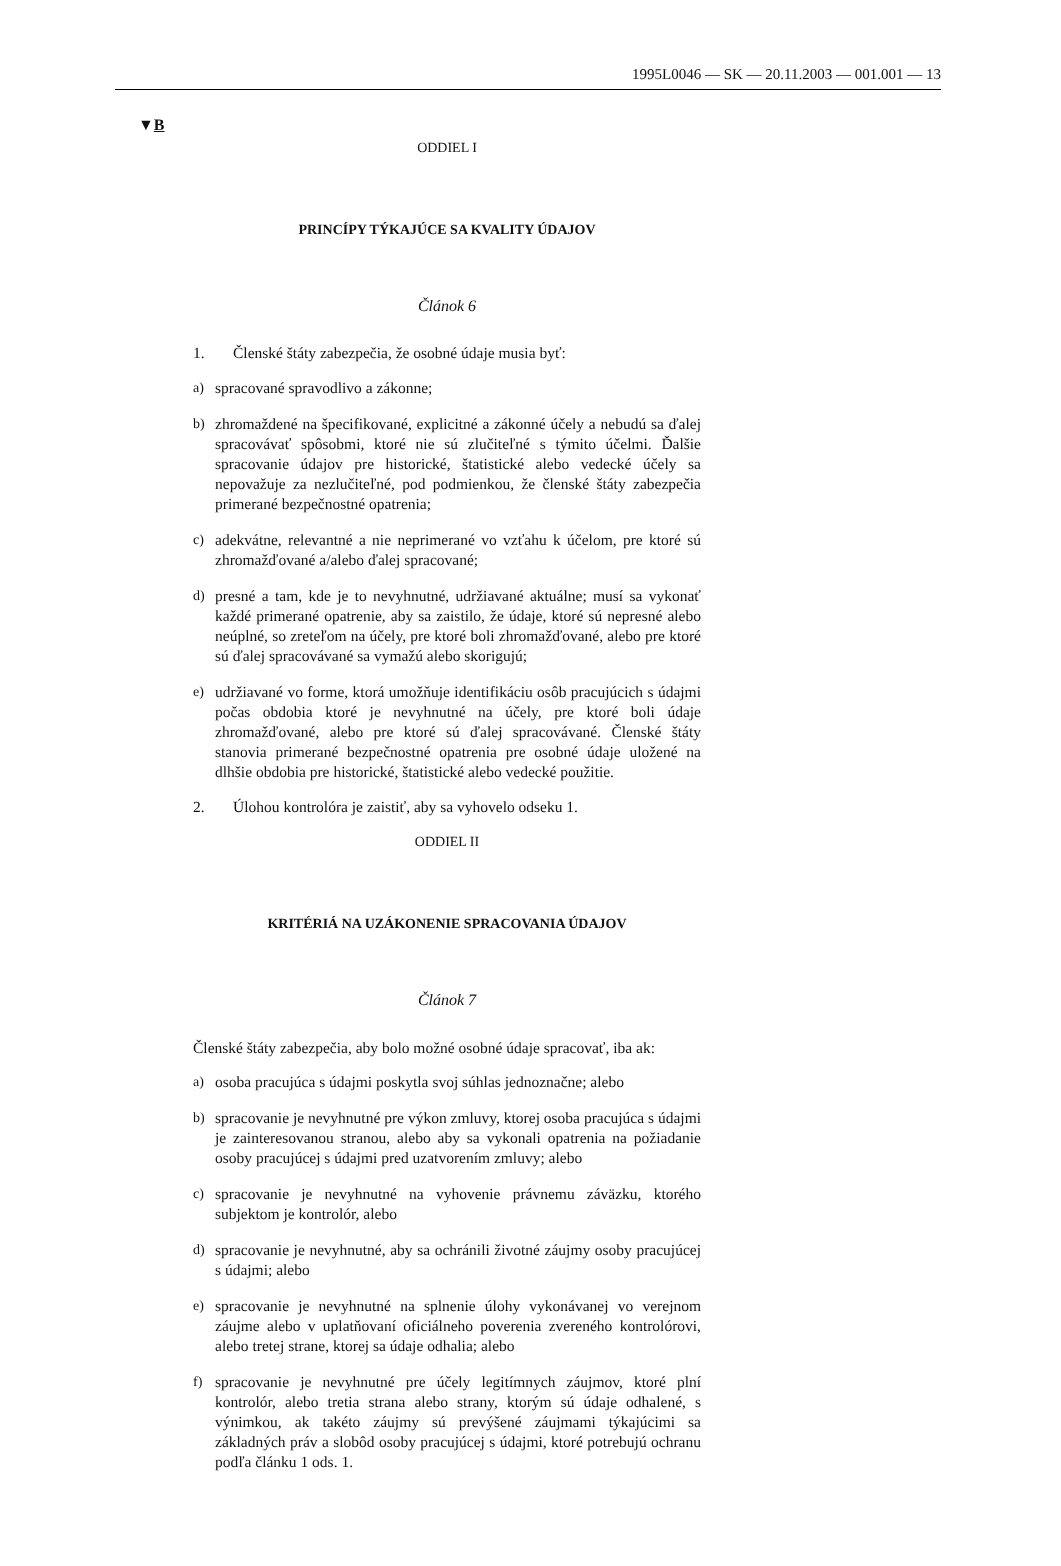1995L0046 — SK — 20.11.2003 — 001.001 — 13
▼B
ODDIEL I
PRINCÍPY TÝKAJÚCE SA KVALITY ÚDAJOV
Článok 6
1. Členské štáty zabezpečia, že osobné údaje musia byť:
a) spracované spravodlivo a zákonne;
b) zhromaždené na špecifikované, explicitné a zákonné účely a nebudú sa ďalej spracovávať spôsobmi, ktoré nie sú zlučiteľné s týmito účelmi. Ďalšie spracovanie údajov pre historické, štatistické alebo vedecké účely sa nepovažuje za nezlučiteľné, pod podmienkou, že členské štáty zabezpečia primerané bezpečnostné opatrenia;
c) adekvátne, relevantné a nie neprimerané vo vzťahu k účelom, pre ktoré sú zhromažďované a/alebo ďalej spracované;
d) presné a tam, kde je to nevyhnutné, udržiavané aktuálne; musí sa vykonať každé primerané opatrenie, aby sa zaistilo, že údaje, ktoré sú nepresné alebo neúplné, so zreteľom na účely, pre ktoré boli zhromažďované, alebo pre ktoré sú ďalej spracovávané sa vymažú alebo skorigujú;
e) udržiavané vo forme, ktorá umožňuje identifikáciu osôb pracujúcich s údajmi počas obdobia ktoré je nevyhnutné na účely, pre ktoré boli údaje zhromažďované, alebo pre ktoré sú ďalej spracovávané. Členské štáty stanovia primerané bezpečnostné opatrenia pre osobné údaje uložené na dlhšie obdobia pre historické, štatistické alebo vedecké použitie.
2. Úlohou kontrolóra je zaistiť, aby sa vyhovelo odseku 1.
ODDIEL II
KRITÉRIÁ NA UZÁKONENIE SPRACOVANIA ÚDAJOV
Článok 7
Členské štáty zabezpečia, aby bolo možné osobné údaje spracovať, iba ak:
a) osoba pracujúca s údajmi poskytla svoj súhlas jednoznačne; alebo
b) spracovanie je nevyhnutné pre výkon zmluvy, ktorej osoba pracujúca s údajmi je zainteresovanou stranou, alebo aby sa vykonali opatrenia na požiadanie osoby pracujúcej s údajmi pred uzatvorením zmluvy; alebo
c) spracovanie je nevyhnutné na vyhovenie právnemu záväzku, ktorého subjektom je kontrolór, alebo
d) spracovanie je nevyhnutné, aby sa ochránili životné záujmy osoby pracujúcej s údajmi; alebo
e) spracovanie je nevyhnutné na splnenie úlohy vykonávanej vo verejnom záujme alebo v uplatňovaní oficiálneho poverenia zvereného kontrolórovi, alebo tretej strane, ktorej sa údaje odhalia; alebo
f) spracovanie je nevyhnutné pre účely legitímnych záujmov, ktoré plní kontrolór, alebo tretia strana alebo strany, ktorým sú údaje odhalené, s výnimkou, ak takéto záujmy sú prevýšené záujmami týkajúcimi sa základných práv a slobôd osoby pracujúcej s údajmi, ktoré potrebujú ochranu podľa článku 1 ods. 1.